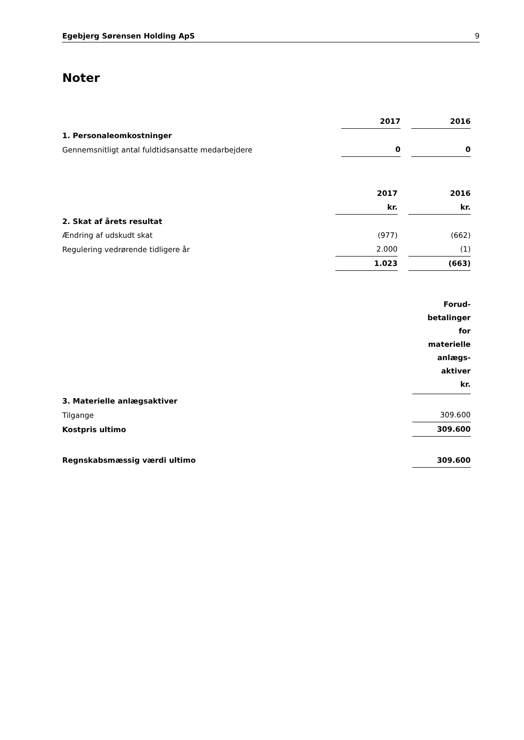Egebjerg Sørensen Holding ApS 9
Noter
| | 2017 | | 2016 |
| 1. Personaleomkostninger | | | |
| Gennemsnitligt antal fuldtidsansatte medarbejdere | 0 | | 0 |
| | 2017 | | 2016 |
| | kr. | | kr. |
| 2. Skat af årets resultat | | | |
| Ændring af udskudt skat | (977) | | (662) |
| Regulering vedrørende tidligere år | 2.000 | | (1) |
| | 1.023 | | (663) |
| | Forud- betalinger for materielle anlægs- aktiver kr. |
| 3. Materielle anlægsaktiver | |
| Tilgange | 309.600 |
| Kostpris ultimo | 309.600 |
| Regnskabsmæssig værdi ultimo | 309.600 |